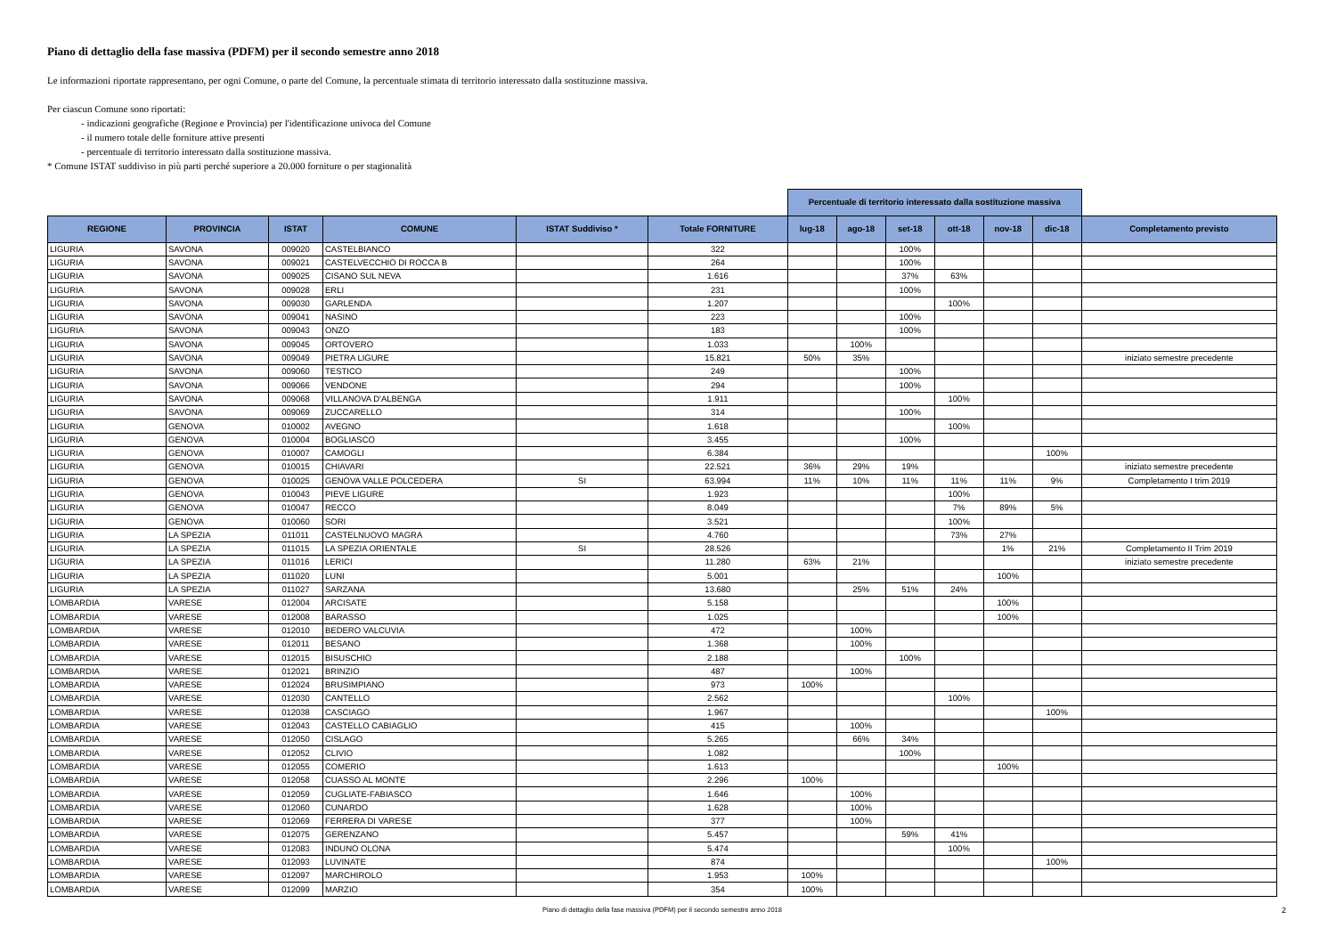Piano di dettaglio della fase massiva (PDFM) per il secondo semestre anno 2018
Le informazioni riportate rappresentano, per ogni Comune, o parte del Comune, la percentuale stimata di territorio interessato dalla sostituzione massiva.
Per ciascun Comune sono riportati:
- indicazioni geografiche (Regione e Provincia) per l'identificazione univoca del Comune
- il numero totale delle forniture attive presenti
- percentuale di territorio interessato dalla sostituzione massiva.
* Comune ISTAT suddiviso in più parti perché superiore a 20.000 forniture o per stagionalità
| | | | | | | Percentuale di territorio interessato dalla sostituzione massiva | | | | | | |
| --- | --- | --- | --- | --- | --- | --- | --- | --- | --- | --- | --- | --- |
| REGIONE | PROVINCIA | ISTAT | COMUNE | ISTAT Suddiviso * | Totale FORNITURE | lug-18 | ago-18 | set-18 | ott-18 | nov-18 | dic-18 | Completamento previsto |
| LIGURIA | SAVONA | 009020 | CASTELBIANCO | | 322 | | | 100% | | | | |
| LIGURIA | SAVONA | 009021 | CASTELVECCHIO DI ROCCA B | | 264 | | | 100% | | | | |
| LIGURIA | SAVONA | 009025 | CISANO SUL NEVA | | 1.616 | | | 37% | 63% | | | |
| LIGURIA | SAVONA | 009028 | ERLI | | 231 | | | 100% | | | | |
| LIGURIA | SAVONA | 009030 | GARLENDA | | 1.207 | | | | 100% | | | |
| LIGURIA | SAVONA | 009041 | NASINO | | 223 | | | 100% | | | | |
| LIGURIA | SAVONA | 009043 | ONZO | | 183 | | | 100% | | | | |
| LIGURIA | SAVONA | 009045 | ORTOVERO | | 1.033 | | 100% | | | | | |
| LIGURIA | SAVONA | 009049 | PIETRA LIGURE | | 15.821 | 50% | 35% | | | | | iniziato semestre precedente |
| LIGURIA | SAVONA | 009060 | TESTICO | | 249 | | | 100% | | | | |
| LIGURIA | SAVONA | 009066 | VENDONE | | 294 | | | 100% | | | | |
| LIGURIA | SAVONA | 009068 | VILLANOVA D'ALBENGA | | 1.911 | | | | 100% | | | |
| LIGURIA | SAVONA | 009069 | ZUCCARELLO | | 314 | | | 100% | | | | |
| LIGURIA | GENOVA | 010002 | AVEGNO | | 1.618 | | | | 100% | | | |
| LIGURIA | GENOVA | 010004 | BOGLIASCO | | 3.455 | | | 100% | | | | |
| LIGURIA | GENOVA | 010007 | CAMOGLI | | 6.384 | | | | | | 100% | |
| LIGURIA | GENOVA | 010015 | CHIAVARI | | 22.521 | 36% | 29% | 19% | | | | iniziato semestre precedente |
| LIGURIA | GENOVA | 010025 | GENOVA VALLE POLCEDERA | SI | 63.994 | 11% | 10% | 11% | 11% | 11% | 9% | Completamento I trim 2019 |
| LIGURIA | GENOVA | 010043 | PIEVE LIGURE | | 1.923 | | | | 100% | | | |
| LIGURIA | GENOVA | 010047 | RECCO | | 8.049 | | | | 7% | 89% | 5% | |
| LIGURIA | GENOVA | 010060 | SORI | | 3.521 | | | | 100% | | | |
| LIGURIA | LA SPEZIA | 011011 | CASTELNUOVO MAGRA | | 4.760 | | | | 73% | 27% | | |
| LIGURIA | LA SPEZIA | 011015 | LA SPEZIA ORIENTALE | SI | 28.526 | | | | | 1% | 21% | Completamento II Trim 2019 |
| LIGURIA | LA SPEZIA | 011016 | LERICI | | 11.280 | 63% | 21% | | | | | iniziato semestre precedente |
| LIGURIA | LA SPEZIA | 011020 | LUNI | | 5.001 | | | | | 100% | | |
| LIGURIA | LA SPEZIA | 011027 | SARZANA | | 13.680 | | 25% | 51% | 24% | | | |
| LOMBARDIA | VARESE | 012004 | ARCISATE | | 5.158 | | | | | 100% | | |
| LOMBARDIA | VARESE | 012008 | BARASSO | | 1.025 | | | | | 100% | | |
| LOMBARDIA | VARESE | 012010 | BEDERO VALCUVIA | | 472 | | 100% | | | | | |
| LOMBARDIA | VARESE | 012011 | BESANO | | 1.368 | | 100% | | | | | |
| LOMBARDIA | VARESE | 012015 | BISUSCHIO | | 2.188 | | | 100% | | | | |
| LOMBARDIA | VARESE | 012021 | BRINZIO | | 487 | | 100% | | | | | |
| LOMBARDIA | VARESE | 012024 | BRUSIMPIANO | | 973 | 100% | | | | | | |
| LOMBARDIA | VARESE | 012030 | CANTELLO | | 2.562 | | | | 100% | | | |
| LOMBARDIA | VARESE | 012038 | CASCIAGO | | 1.967 | | | | | | 100% | |
| LOMBARDIA | VARESE | 012043 | CASTELLO CABIAGLIO | | 415 | | 100% | | | | | |
| LOMBARDIA | VARESE | 012050 | CISLAGO | | 5.265 | | 66% | 34% | | | | |
| LOMBARDIA | VARESE | 012052 | CLIVIO | | 1.082 | | | 100% | | | | |
| LOMBARDIA | VARESE | 012055 | COMERIO | | 1.613 | | | | | 100% | | |
| LOMBARDIA | VARESE | 012058 | CUASSO AL MONTE | | 2.296 | 100% | | | | | | |
| LOMBARDIA | VARESE | 012059 | CUGLIATE-FABIASCO | | 1.646 | | 100% | | | | | |
| LOMBARDIA | VARESE | 012060 | CUNARDO | | 1.628 | | 100% | | | | | |
| LOMBARDIA | VARESE | 012069 | FERRERA DI VARESE | | 377 | | 100% | | | | | |
| LOMBARDIA | VARESE | 012075 | GERENZANO | | 5.457 | | | 59% | 41% | | | |
| LOMBARDIA | VARESE | 012083 | INDUNO OLONA | | 5.474 | | | | 100% | | | |
| LOMBARDIA | VARESE | 012093 | LUVINATE | | 874 | | | | | | 100% | |
| LOMBARDIA | VARESE | 012097 | MARCHIROLO | | 1.953 | 100% | | | | | | |
| LOMBARDIA | VARESE | 012099 | MARZIO | | 354 | 100% | | | | | | |
Piano di dettaglio della fase massiva (PDFM) per il secondo semestre anno 2018 2